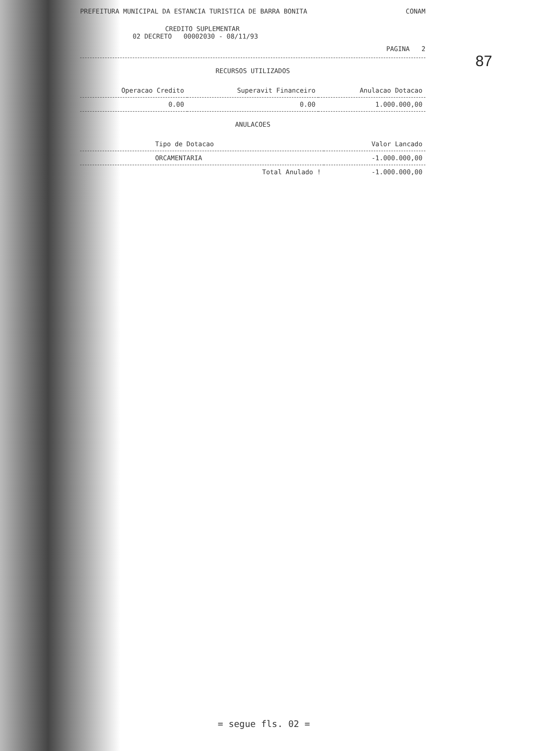87
PREFEITURA MUNICIPAL DA ESTANCIA TURISTICA DE BARRA BONITA CONAM
CREDITO SUPLEMENTAR
02 DECRETO 00002030 - 08/11/93
PAGINA 2
RECURSOS UTILIZADOS
| Operacao Credito | Superavit Financeiro | Anulacao Dotacao |
| --- | --- | --- |
| 0.00 | 0.00 | 1.000.000,00 |
ANULACOES
| Tipo de Dotacao | Valor Lancado |
| --- | --- |
| ORCAMENTARIA | -1.000.000,00 |
| Total Anulado ! | -1.000.000,00 |
= segue fls. 02 =